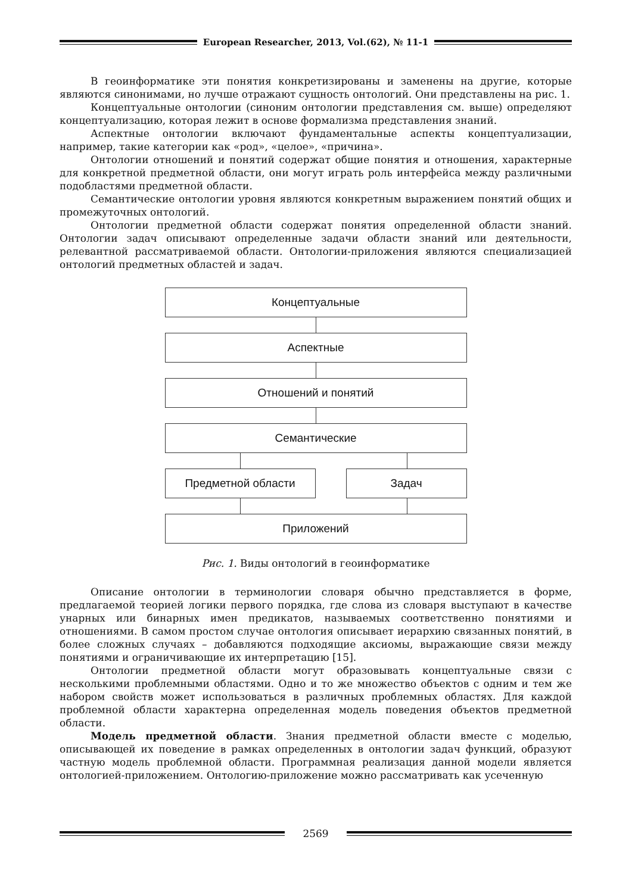European Researcher, 2013, Vol.(62), № 11-1
В геоинформатике эти понятия конкретизированы и заменены на другие, которые являются синонимами, но лучше отражают сущность онтологий. Они представлены на рис. 1.
Концептуальные онтологии (синоним онтологии представления см. выше) определяют концептуализацию, которая лежит в основе формализма представления знаний.
Аспектные онтологии включают фундаментальные аспекты концептуализации, например, такие категории как «род», «целое», «причина».
Онтологии отношений и понятий содержат общие понятия и отношения, характерные для конкретной предметной области, они могут играть роль интерфейса между различными подобластями предметной области.
Семантические онтологии уровня являются конкретным выражением понятий общих и промежуточных онтологий.
Онтологии предметной области содержат понятия определенной области знаний. Онтологии задач описывают определенные задачи области знаний или деятельности, релевантной рассматриваемой области. Онтологии-приложения являются специализацией онтологий предметных областей и задач.
Концептуальные
Аспектные
Отношений и понятий
Семантические
Предметной области Задач
Приложений
Рис. 1. Виды онтологий в геоинформатике
Описание онтологии в терминологии словаря обычно представляется в форме, предлагаемой теорией логики первого порядка, где слова из словаря выступают в качестве унарных или бинарных имен предикатов, называемых соответственно понятиями и отношениями. В самом простом случае онтология описывает иерархию связанных понятий, в более сложных случаях – добавляются подходящие аксиомы, выражающие связи между понятиями и ограничивающие их интерпретацию [15].
Онтологии предметной области могут образовывать концептуальные связи с несколькими проблемными областями. Одно и то же множество объектов с одним и тем же набором свойств может использоваться в различных проблемных областях. Для каждой проблемной области характерна определенная модель поведения объектов предметной области.
Модель предметной области. Знания предметной области вместе с моделью, описывающей их поведение в рамках определенных в онтологии задач функций, образуют частную модель проблемной области. Программная реализация данной модели является онтологией-приложением. Онтологию-приложение можно рассматривать как усеченную
2569